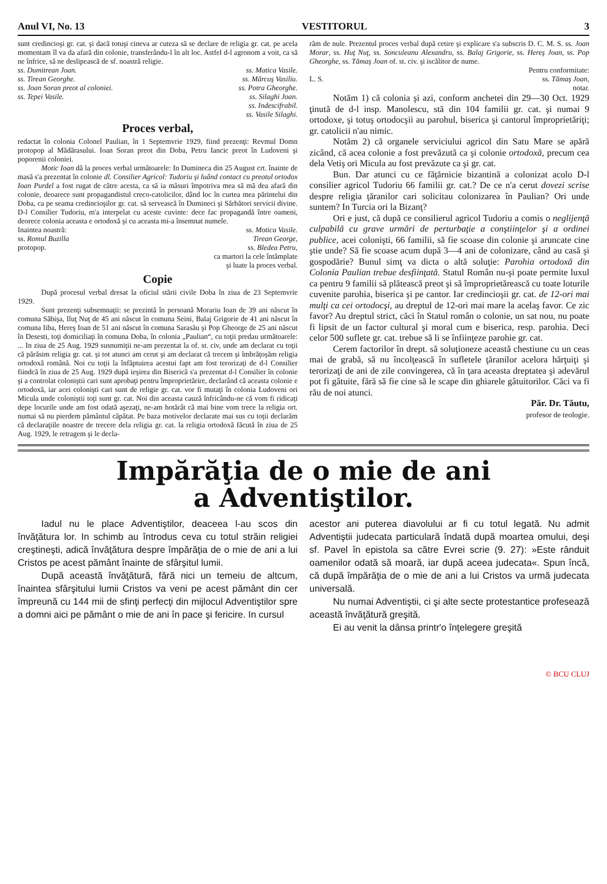Anul VI, No. 13 VESTITORUL 3
sunt credincioşi gr. cat. şi dacă totuşi cineva ar cuteza să se declare de religia gr. cat. pe acela momentam îl va da afară din colonie, transferându-l în alt loc. Astfel d-l agronom a voit, ca să ne înfrice, să ne deslipească de sf. noastră religie.
ss. Dumitrean Joan.
ss. Tirean Georghe.
ss. Joan Soran preot al coloniei.
ss. Tepei Vasile.
ss. Matica Vasile.
ss. Mărcuş Vasiliu.
ss. Potra Gheorghe.
ss. Silaghi Joan.
ss. Indescifrabil.
ss. Vasile Silaghi.
Proces verbal,
redactat în colonia Colonel Paulian, în 1 Septemvrie 1929, fiind prezenţi: Revmul Domn protopop al Mădărasului. Ioan Soran preot din Doba, Petru Iancic preot în Ludoveni şi poporenii coloniei.
Motic Ioan dă la proces verbal următoarele: In Dumineca din 25 August crt. înainte de masă s'a prezentat în colonie dl. Consilier Agricol: Tudoriu şi luând contact cu preotul ortodox Ioan Purdel a fost rugat de către acesta, ca să ia măsuri împotriva mea să mă dea afară din colonie, deoarece sunt propagandistul creco-catolicilor, dând loc în curtea mea părintelui din Doba, ca pe seama credincioşilor gr. cat. să servească în Dumineci şi Sărbători servicii divine. D-l Consilier Tudoriu, m'a interpelat cu aceste cuvinte: dece fac propagandă între oameni, deorece colonia aceasta e ortodoxă şi cu aceasta mi-a însemnat numele.
Inaintea noastră:
ss. Romul Buzilla
protopop.
ss. Motica Vasile.
Tirean George,
ss. Bledea Petru,
ca martori la cele întâmplate
şi luate la proces verbal.
Copie
După procesul verbal dresat la oficiul stării civile Doba în ziua de 23 Septemvrie 1929.
Sunt prezenţi subsemnaţii: se prezintă în persoană Morariu Ioan de 39 ani născut în comuna Săbişa, Iluţ Nuţ de 45 ani născut în comuna Seini, Balaj Grigorie de 41 ani născut în comuna Iiba, Hereş Ioan de 51 ani născut în comuna Sarasău şi Pop Gheorge de 25 ani născut în Desesti, toţi domiciliaţi în comuna Doba, în colonia „Paulian“, cu toţii predau următoarele: ... In ziua de 25 Aug. 1929 susnumiţii ne-am prezentat la of. st. civ, unde am declarat cu toţii că părăsim religia gr. cat. şi tot atunci am cerut şi am declarat că trecem şi îmbrăţoşăm religia ortodoxă română. Noi cu toţii la înfăptuirea acestui fapt am fost terorizaţi de d-l Consilier fiindcă în ziua de 25 Aug. 1929 după ieşirea din Biserică s'a prezentat d-l Consilier în colonie şi a controlat coloniştii cari sunt aprobaţi pentru împroprietărire, declarând că aceasta colonie e ortodoxă, iar acei colonişti cari sunt de religie gr. cat. vor fi mutaţi în colonia Ludoveni ori Micula unde coloniştii toţi sunt gr. cat. Noi din aceasta cauză înfricându-ne că vom fi ridicaţi depe locurile unde am fost odată aşezaţi, ne-am hotărât că mai bine vom trece la religia ort. numai să nu pierdem pământul căpătat. Pe baza motivelor declarate mai sus cu toţii declarăm că declaraţiile noastre de trecere dela religia gr. cat. la religia ortodoxă făcută în ziua de 25 Aug. 1929, le retragem şi le decla-
răm de nule. Prezentul proces verbal după cetire şi explicare s'a subscris D. C. M. S. ss. Joan Morar, ss. Huţ Nuţ, ss. Sonculeanu Alexandru, ss. Balaj Grigorie, ss. Hereş Joan, ss. Pop Gheorghe, ss. Tămaş Joan of. st. civ. şi iscălitor de nume.
L. S. Pentru conformitate:
ss. Tămaş Joan,
notar.
Notăm 1) că colonia şi azi, conform anchetei din 29—30 Oct. 1929 ţinută de d-l insp. Manolescu, stă din 104 familii gr. cat. şi numai 9 ortodoxe, şi totuş ortodocşii au parohul, biserica şi cantorul împroprietăriţi; gr. catolicii n'au nimic.
Notăm 2) că organele serviciului agricol din Satu Mare se apără zicând, că acea colonie a fost prevăzută ca şi colonie ortodoxă, precum cea dela Vetiş ori Micula au fost prevăzute ca şi gr. cat.
Bun. Dar atunci cu ce făţărnicie bizantină a colonizat acolo D-l consilier agricol Tudoriu 66 familii gr. cat.? De ce n'a cerut dovezi scrise despre religia ţăranilor cari solicitau colonizarea în Paulian? Ori unde suntem? In Turcia ori la Bizanţ?
Ori e just, că după ce consilierul agricol Tudoriu a comis o neglijenţă culpabilă cu grave urmări de perturbaţie a conştiinţelor şi a ordinei publice, acei colonişti, 66 familii, să fie scoase din colonie şi aruncate cine ştie unde? Să fie scoase acum după 3—4 ani de colonizare, când au casă şi gospodărie? Bunul simţ va dicta o altă soluţie: Parohia ortodoxă din Colonia Paulian trebue desfiinţată. Statul Român nu-şi poate permite luxul ca pentru 9 familii să plătească preot şi să împroprietărească cu toate loturile cuvenite parohia, biserica şi pe cantor. Iar credincioşii gr. cat. de 12-ori mai mulţi ca cei ortodocşi, au dreptul de 12-ori mai mare la acelaş favor. Ce zic favor? Au dreptul strict, căci în Statul român o colonie, un sat nou, nu poate fi lipsit de un factor cultural şi moral cum e biserica, resp. parohia. Deci celor 500 suflete gr. cat. trebue să li se înfiinţeze parohie gr. cat.
Cerem factorilor în drept. să soluţioneze această chestiune cu un ceas mai de grabă, să nu încolţească în sufletele ţăranilor acelora hărţuiţi şi terorizaţi de ani de zile convingerea, că în ţara aceasta dreptatea şi adevărul pot fi gâtuite, fără să fie cine să le scape din ghiarele gâtuitorilor. Căci va fi rău de noi atunci.
Păr. Dr. Tăutu,
profesor de teologie.
Impărăţia de o mie de ani
a Adventiştilor.
Iadul nu le place Adventiştilor, deaceea l-au scos din învăţătura lor. In schimb au întrodus ceva cu totul străin religiei creştineşti, adică învăţătura despre împărăţia de o mie de ani a lui Cristos pe acest pământ înainte de sfârşitul lumii.
După această învăţătură, fără nici un temeiu de altcum, înaintea sfârşitului lumii Cristos va veni pe acest pământ din cer împreună cu 144 mii de sfinţi perfecţi din mijlocul Adventiştilor spre a domni aici pe pământ o mie de ani în pace şi fericire. In cursul
acestor ani puterea diavolului ar fi cu totul legată. Nu admit Adventiştii judecata particulară îndată după moartea omului, deşi sf. Pavel în epistola sa către Evrei scrie (9. 27): »Este rânduit oamenilor odată să moară, iar după aceea judecata«. Spun încă, că după împărăţia de o mie de ani a lui Cristos va urmă judecata universală.
Nu numai Adventiştii, ci şi alte secte protestantice profesează această învăţătură greşită.
Ei au venit la dânsa printr'o înţelegere greşită
© BCU CLUJ